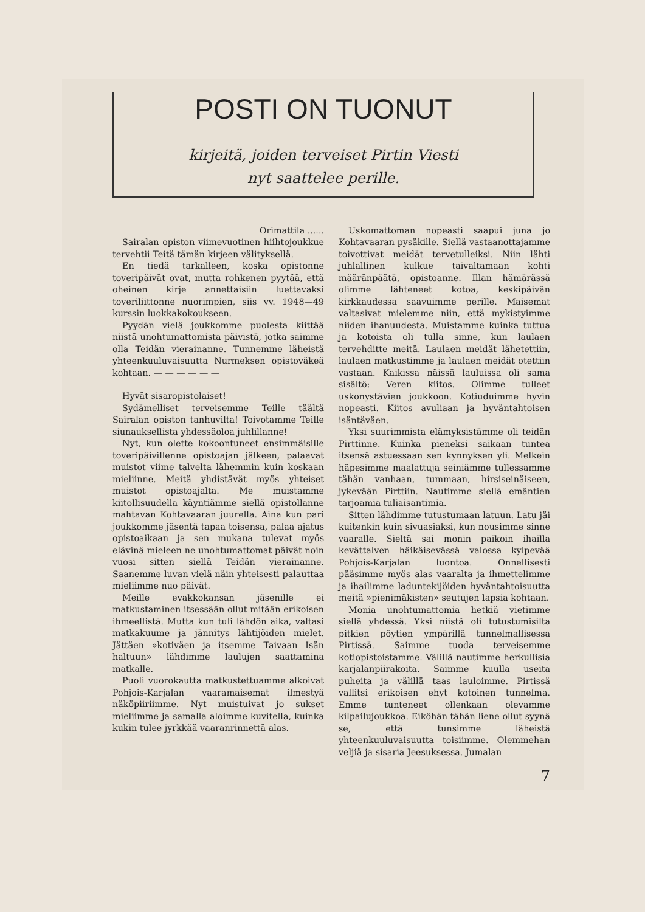POSTI ON TUONUT
kirjeitä, joiden terveiset Pirtin Viesti
nyt saattelee perille.
Orimattila ......
Sairalan opiston viimevuotinen hiihtojoukkue tervehtii Teitä tämän kirjeen välityksellä.
En tiedä tarkalleen, koska opistonne toveripäivät ovat, mutta rohkenen pyytää, että oheinen kirje annettaisiin luettavaksi toveriliittonne nuorimpien, siis vv. 1948—49 kurssin luokkakokoukseen.
Pyydän vielä joukkomme puolesta kiittää niistä unohtumattomista päivistä, jotka saimme olla Teidän vierainanne. Tunnemme läheistä yhteenkuuluvaisuutta Nurmeksen opistoväkeä kohtaan. — — — — — —
Hyvät sisaropistolaiset!
Sydämelliset terveisemme Teille täältä Sairalan opiston tanhuvilta! Toivotamme Teille siunauksellista yhdessäoloa juhlillanne!
Nyt, kun olette kokoontuneet ensimmäisille toveripäivillenne opistoajan jälkeen, palaavat muistot viime talvelta lähemmin kuin koskaan mieliinne. Meitä yhdistävät myös yhteiset muistot opistoajalta. Me muistamme kiitollisuudella käyntiämme siellä opistollanne mahtavan Kohtavaaran juurella. Aina kun pari joukkomme jäsentä tapaa toisensa, palaa ajatus opistoaikaan ja sen mukana tulevat myös elävinä mieleen ne unohtumattomat päivät noin vuosi sitten siellä Teidän vierainanne. Saanemme luvan vielä näin yhteisesti palauttaa mieliimme nuo päivät.
Meille evakkokansan jäsenille ei matkustaminen itsessään ollut mitään erikoisen ihmeellistä. Mutta kun tuli lähdön aika, valtasi matkakuume ja jännitys lähtijöiden mielet. Jättäen »kotiväen ja itsemme Taivaan Isän haltuun» lähdimme laulujen saattamina matkalle.
Puoli vuorokautta matkustettuamme alkoivat Pohjois-Karjalan vaaramaisemat ilmestyä näköpiiriimme. Nyt muistuivat jo sukset mieliimme ja samalla aloimme kuvitella, kuinka kukin tulee jyrkkää vaaranrinnettä alas.
Uskomattoman nopeasti saapui juna jo Kohtavaaran pysäkille. Siellä vastaanottajamme toivottivat meidät tervetulleiksi. Niin lähti juhlallinen kulkue taivaltamaan kohti määränpäätä, opistoanne. Illan hämärässä olimme lähteneet kotoa, keskipäivän kirkkaudessa saavuimme perille. Maisemat valtasivat mielemme niin, että mykistyimme niiden ihanuudesta. Muistamme kuinka tuttua ja kotoista oli tulla sinne, kun laulaen tervehditte meitä. Laulaen meidät lähetettiin, laulaen matkustimme ja laulaen meidät otettiin vastaan. Kaikissa näissä lauluissa oli sama sisältö: Veren kiitos. Olimme tulleet uskonystävien joukkoon. Kotiuduimme hyvin nopeasti. Kiitos avuliaan ja hyväntahtoisen isäntäväen.
Yksi suurimmista elämyksistämme oli teidän Pirttinne. Kuinka pieneksi saikaan tuntea itsensä astuessaan sen kynnyksen yli. Melkein häpesimme maalattuja seiniämme tullessamme tähän vanhaan, tummaan, hirsiseinäiseen, jykevään Pirttiin. Nautimme siellä emäntien tarjoamia tuliaisantimia.
Sitten lähdimme tutustumaan latuun. Latu jäi kuitenkin kuin sivuasiaksi, kun nousimme sinne vaaralle. Sieltä sai monin paikoin ihailla kevättalven häikäisevässä valossa kylpevää Pohjois-Karjalan luontoa. Onnellisesti pääsimme myös alas vaaralta ja ihmettelimme ja ihailimme laduntekijöiden hyväntahtoisuutta meitä »pienimäkisten» seutujen lapsia kohtaan.
Monia unohtumattomia hetkiä vietimme siellä yhdessä. Yksi niistä oli tutustumisilta pitkien pöytien ympärillä tunnelmallisessa Pirtissä. Saimme tuoda terveisemme kotiopistoistamme. Välillä nautimme herkullisia karjalanpiirakoita. Saimme kuulla useita puheita ja välillä taas lauloimme. Pirtissä vallitsi erikoisen ehyt kotoinen tunnelma. Emme tunteneet ollenkaan olevamme kilpailujoukkoa. Eiköhän tähän liene ollut syynä se, että tunsimme läheistä yhteenkuuluvaisuutta toisiimme. Olemmehan veljiä ja sisaria Jeesuksessa. Jumalan
7